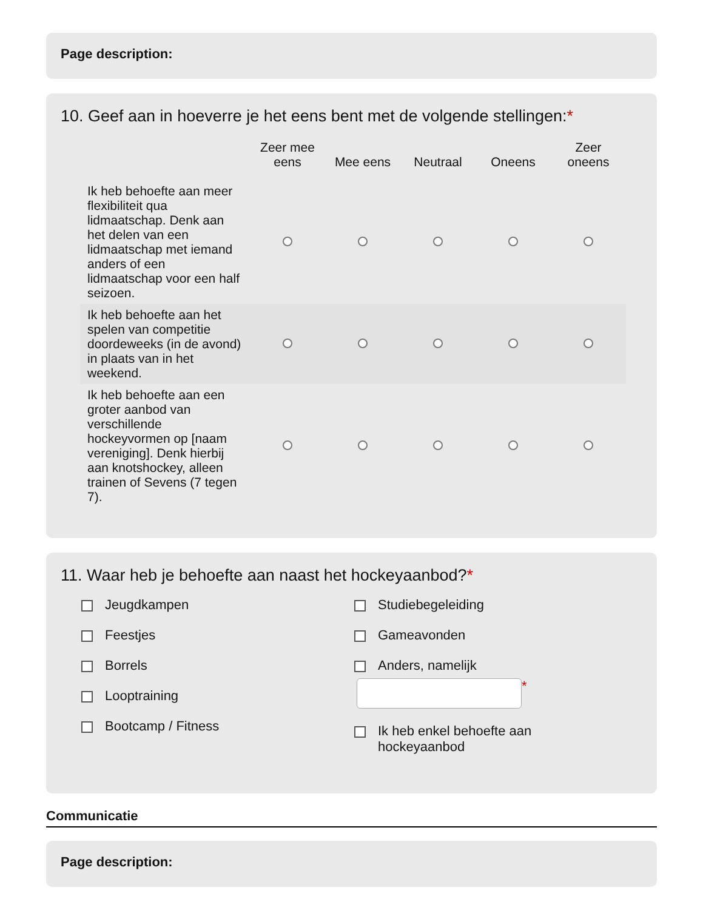Page description:
10. Geef aan in hoeverre je het eens bent met de volgende stellingen:*
| | Zeer mee eens | Mee eens | Neutraal | Oneens | Zeer oneens |
| --- | --- | --- | --- | --- | --- |
| Ik heb behoefte aan meer flexibiliteit qua lidmaatschap. Denk aan het delen van een lidmaatschap met iemand anders of een lidmaatschap voor een half seizoen. | | | | | |
| Ik heb behoefte aan het spelen van competitie doordeweeks (in de avond) in plaats van in het weekend. | | | | | |
| Ik heb behoefte aan een groter aanbod van verschillende hockeyvormen op [naam vereniging]. Denk hierbij aan knotshockey, alleen trainen of Sevens (7 tegen 7). | | | | | |
11. Waar heb je behoefte aan naast het hockeyaanbod?*
Jeugdkampen
Feestjes
Borrels
Looptraining
Bootcamp / Fitness
Studiebegeleiding
Gameavonden
Anders, namelijk
*
Ik heb enkel behoefte aan
hockeyaanbod
Communicatie
Page description: